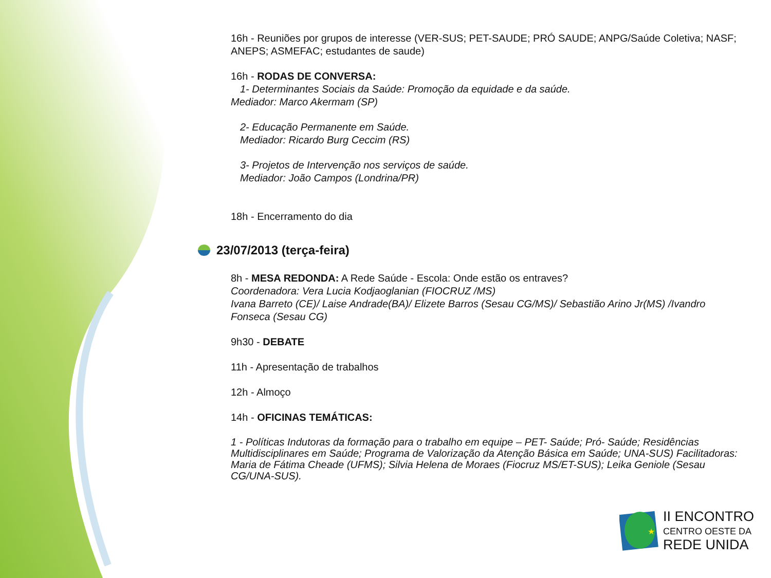16h - Reuniões por grupos de interesse (VER-SUS; PET-SAUDE; PRÓ SAUDE; ANPG/Saúde Coletiva; NASF; ANEPS; ASMEFAC; estudantes de saude)
16h - RODAS DE CONVERSA:
1- Determinantes Sociais da Saúde: Promoção da equidade e da saúde.
Mediador: Marco Akermam (SP)
2- Educação Permanente em Saúde.
Mediador: Ricardo Burg Ceccim (RS)
3- Projetos de Intervenção nos serviços de saúde.
Mediador: João Campos (Londrina/PR)
18h - Encerramento do dia
23/07/2013 (terça-feira)
8h - MESA REDONDA: A Rede Saúde - Escola: Onde estão os entraves?
Coordenadora: Vera Lucia Kodjaoglanian (FIOCRUZ /MS)
Ivana Barreto (CE)/ Laise Andrade(BA)/ Elizete Barros (Sesau CG/MS)/ Sebastião Arino Jr(MS) /Ivandro Fonseca (Sesau CG)
9h30 - DEBATE
11h - Apresentação de trabalhos
12h - Almoço
14h - OFICINAS TEMÁTICAS:
1 - Políticas Indutoras da formação para o trabalho em equipe – PET- Saúde; Pró- Saúde; Residências Multidisciplinares em Saúde; Programa de Valorização da Atenção Básica em Saúde; UNA-SUS) Facilitadoras: Maria de Fátima Cheade (UFMS); Silvia Helena de Moraes (Fiocruz MS/ET-SUS); Leika Geniole (Sesau CG/UNA-SUS).
★
II ENCONTRO
CENTRO OESTE DA
REDE UNIDA